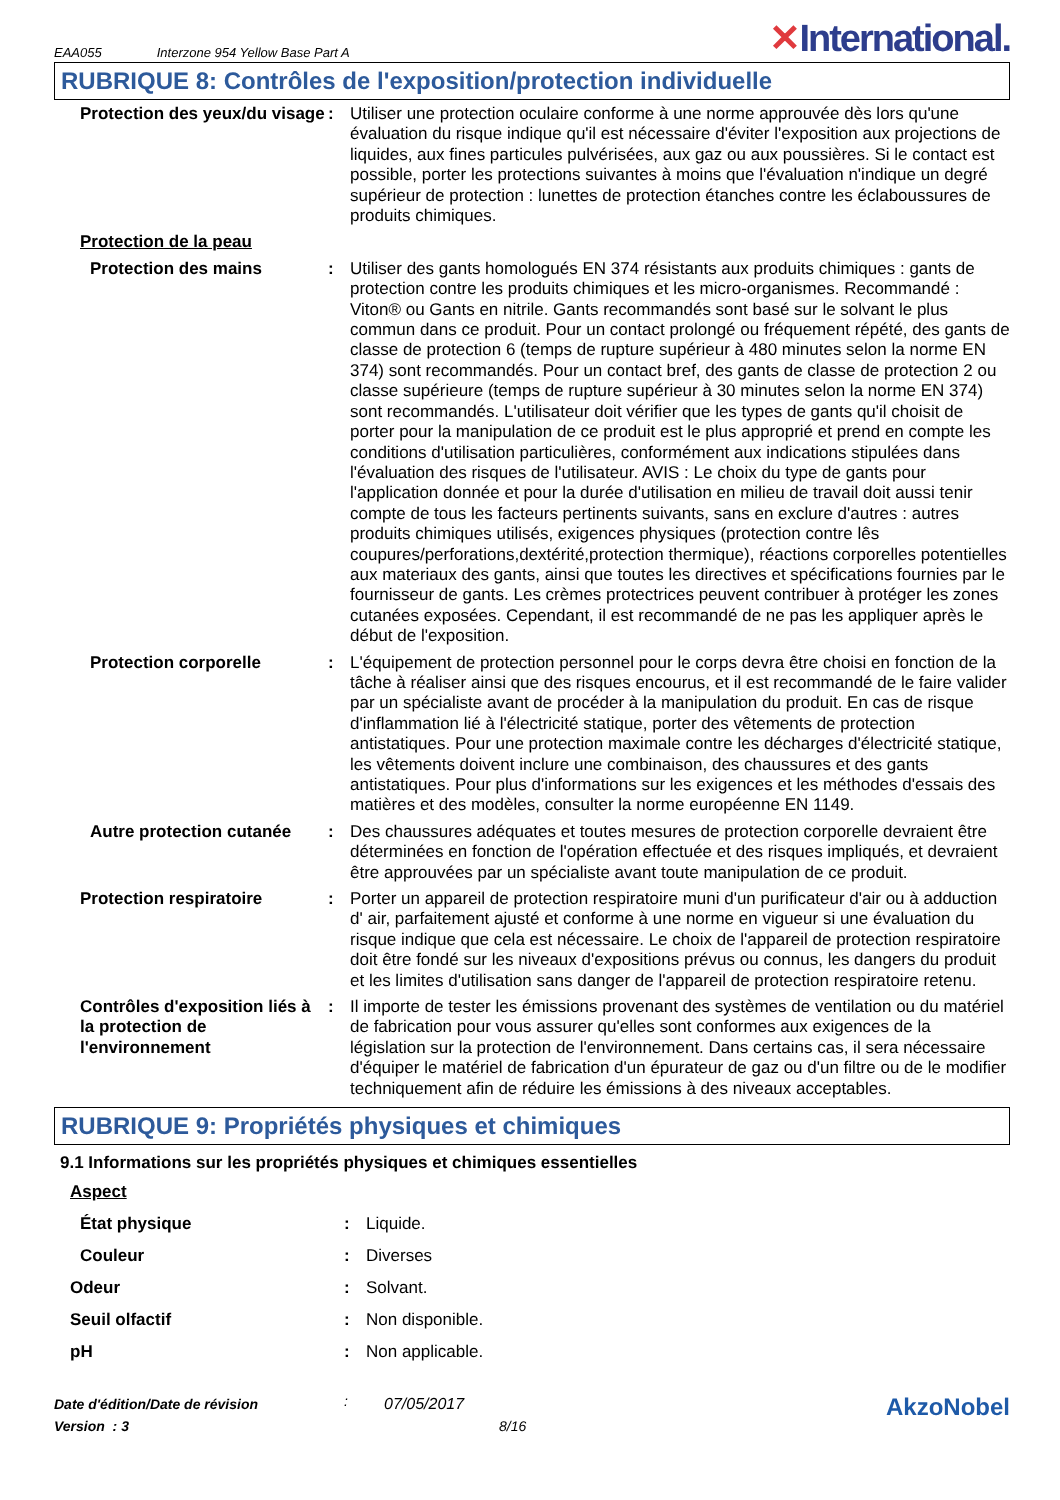EAA055 Interzone 954 Yellow Base Part A
✕International.
RUBRIQUE 8: Contrôles de l'exposition/protection individuelle
| Protection des yeux/du visage | : | Utiliser une protection oculaire conforme à une norme approuvée dès lors qu'une évaluation du risque indique qu'il est nécessaire d'éviter l'exposition aux projections de liquides, aux fines particules pulvérisées, aux gaz ou aux poussières. Si le contact est possible, porter les protections suivantes à moins que l'évaluation n'indique un degré supérieur de protection : lunettes de protection étanches contre les éclaboussures de produits chimiques. |
| Protection de la peau | | |
| Protection des mains | : | Utiliser des gants homologués EN 374 résistants aux produits chimiques : gants de protection contre les produits chimiques et les micro-organismes. Recommandé : Viton® ou Gants en nitrile. Gants recommandés sont basé sur le solvant le plus commun dans ce produit. Pour un contact prolongé ou fréquement répété, des gants de classe de protection 6 (temps de rupture supérieur à 480 minutes selon la norme EN 374) sont recommandés. Pour un contact bref, des gants de classe de protection 2 ou classe supérieure (temps de rupture supérieur à 30 minutes selon la norme EN 374) sont recommandés. L'utilisateur doit vérifier que les types de gants qu'il choisit de porter pour la manipulation de ce produit est le plus approprié et prend en compte les conditions d'utilisation particulières, conformément aux indications stipulées dans l'évaluation des risques de l'utilisateur. AVIS : Le choix du type de gants pour l'application donnée et pour la durée d'utilisation en milieu de travail doit aussi tenir compte de tous les facteurs pertinents suivants, sans en exclure d'autres : autres produits chimiques utilisés, exigences physiques (protection contre lês coupures/perforations,dextérité,protection thermique), réactions corporelles potentielles aux materiaux des gants, ainsi que toutes les directives et spécifications fournies par le fournisseur de gants. Les crèmes protectrices peuvent contribuer à protéger les zones cutanées exposées. Cependant, il est recommandé de ne pas les appliquer après le début de l'exposition. |
| Protection corporelle | : | L'équipement de protection personnel pour le corps devra être choisi en fonction de la tâche à réaliser ainsi que des risques encourus, et il est recommandé de le faire valider par un spécialiste avant de procéder à la manipulation du produit. En cas de risque d'inflammation lié à l'électricité statique, porter des vêtements de protection antistatiques. Pour une protection maximale contre les décharges d'électricité statique, les vêtements doivent inclure une combinaison, des chaussures et des gants antistatiques. Pour plus d'informations sur les exigences et les méthodes d'essais des matières et des modèles, consulter la norme européenne EN 1149. |
| Autre protection cutanée | : | Des chaussures adéquates et toutes mesures de protection corporelle devraient être déterminées en fonction de l'opération effectuée et des risques impliqués, et devraient être approuvées par un spécialiste avant toute manipulation de ce produit. |
| Protection respiratoire | : | Porter un appareil de protection respiratoire muni d'un purificateur d'air ou à adduction d' air, parfaitement ajusté et conforme à une norme en vigueur si une évaluation du risque indique que cela est nécessaire. Le choix de l'appareil de protection respiratoire doit être fondé sur les niveaux d'expositions prévus ou connus, les dangers du produit et les limites d'utilisation sans danger de l'appareil de protection respiratoire retenu. |
| Contrôles d'exposition liés à la protection de l'environnement | : | Il importe de tester les émissions provenant des systèmes de ventilation ou du matériel de fabrication pour vous assurer qu'elles sont conformes aux exigences de la législation sur la protection de l'environnement. Dans certains cas, il sera nécessaire d'équiper le matériel de fabrication d'un épurateur de gaz ou d'un filtre ou de le modifier techniquement afin de réduire les émissions à des niveaux acceptables. |
RUBRIQUE 9: Propriétés physiques et chimiques
9.1 Informations sur les propriétés physiques et chimiques essentielles
| Aspect | | |
| État physique | : | Liquide. |
| Couleur | : | Diverses |
| Odeur | : | Solvant. |
| Seuil olfactif | : | Non disponible. |
| pH | : | Non applicable. |
Date d'édition/Date de révision
Version : 3
:
07/05/2017
8/16
AkzoNobel